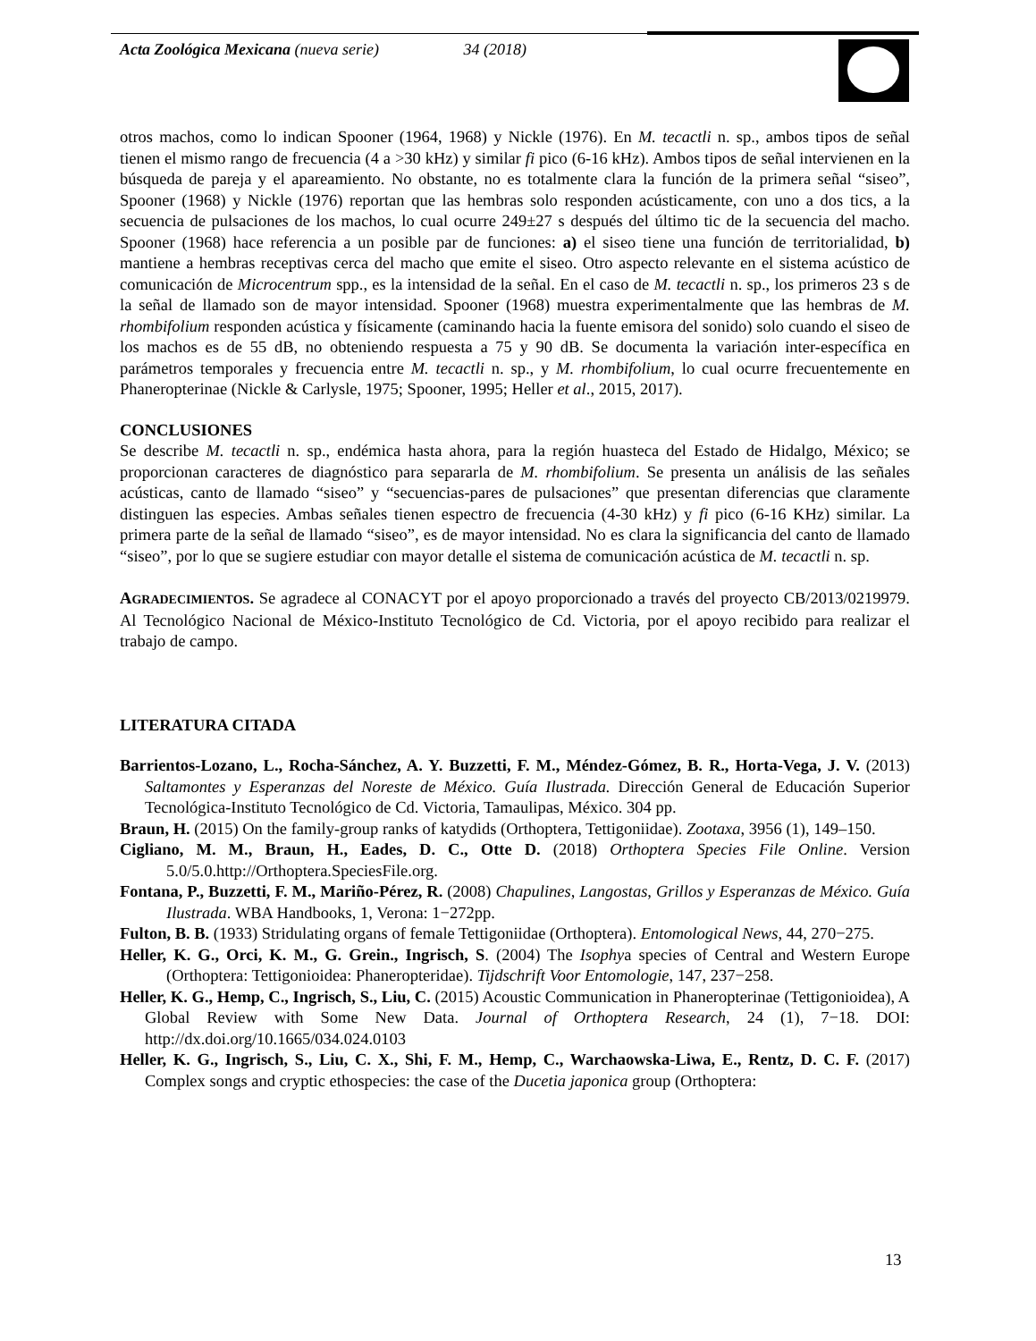Acta Zoológica Mexicana (nueva serie) 34 (2018)
otros machos, como lo indican Spooner (1964, 1968) y Nickle (1976). En M. tecactli n. sp., ambos tipos de señal tienen el mismo rango de frecuencia (4 a >30 kHz) y similar fi pico (6-16 kHz). Ambos tipos de señal intervienen en la búsqueda de pareja y el apareamiento. No obstante, no es totalmente clara la función de la primera señal “siseo”, Spooner (1968) y Nickle (1976) reportan que las hembras solo responden acústicamente, con uno a dos tics, a la secuencia de pulsaciones de los machos, lo cual ocurre 249±27 s después del último tic de la secuencia del macho. Spooner (1968) hace referencia a un posible par de funciones: a) el siseo tiene una función de territorialidad, b) mantiene a hembras receptivas cerca del macho que emite el siseo. Otro aspecto relevante en el sistema acústico de comunicación de Microcentrum spp., es la intensidad de la señal. En el caso de M. tecactli n. sp., los primeros 23 s de la señal de llamado son de mayor intensidad. Spooner (1968) muestra experimentalmente que las hembras de M. rhombifolium responden acústica y físicamente (caminando hacia la fuente emisora del sonido) solo cuando el siseo de los machos es de 55 dB, no obteniendo respuesta a 75 y 90 dB. Se documenta la variación inter-específica en parámetros temporales y frecuencia entre M. tecactli n. sp., y M. rhombifolium, lo cual ocurre frecuentemente en Phaneropterinae (Nickle & Carlysle, 1975; Spooner, 1995; Heller et al., 2015, 2017).
CONCLUSIONES
Se describe M. tecactli n. sp., endémica hasta ahora, para la región huasteca del Estado de Hidalgo, México; se proporcionan caracteres de diagnóstico para separarla de M. rhombifolium. Se presenta un análisis de las señales acústicas, canto de llamado “siseo” y “secuencias-pares de pulsaciones” que presentan diferencias que claramente distinguen las especies. Ambas señales tienen espectro de frecuencia (4-30 kHz) y fi pico (6-16 KHz) similar. La primera parte de la señal de llamado “siseo”, es de mayor intensidad. No es clara la significancia del canto de llamado “siseo”, por lo que se sugiere estudiar con mayor detalle el sistema de comunicación acústica de M. tecactli n. sp.
AGRADECIMIENTOS. Se agradece al CONACYT por el apoyo proporcionado a través del proyecto CB/2013/0219979. Al Tecnológico Nacional de México-Instituto Tecnológico de Cd. Victoria, por el apoyo recibido para realizar el trabajo de campo.
LITERATURA CITADA
Barrientos-Lozano, L., Rocha-Sánchez, A. Y. Buzzetti, F. M., Méndez-Gómez, B. R., Horta-Vega, J. V. (2013) Saltamontes y Esperanzas del Noreste de México. Guía Ilustrada. Dirección General de Educación Superior Tecnológica-Instituto Tecnológico de Cd. Victoria, Tamaulipas, México. 304 pp.
Braun, H. (2015) On the family-group ranks of katydids (Orthoptera, Tettigoniidae). Zootaxa, 3956 (1), 149–150.
Cigliano, M. M., Braun, H., Eades, D. C., Otte D. (2018) Orthoptera Species File Online. Version 5.0/5.0.http://Orthoptera.SpeciesFile.org.
Fontana, P., Buzzetti, F. M., Mariño-Pérez, R. (2008) Chapulines, Langostas, Grillos y Esperanzas de México. Guía Ilustrada. WBA Handbooks, 1, Verona: 1−272pp.
Fulton, B. B. (1933) Stridulating organs of female Tettigoniidae (Orthoptera). Entomological News, 44, 270−275.
Heller, K. G., Orci, K. M., G. Grein., Ingrisch, S. (2004) The Isophya species of Central and Western Europe (Orthoptera: Tettigonioidea: Phaneropteridae). Tijdschrift Voor Entomologie, 147, 237−258.
Heller, K. G., Hemp, C., Ingrisch, S., Liu, C. (2015) Acoustic Communication in Phaneropterinae (Tettigonioidea), A Global Review with Some New Data. Journal of Orthoptera Research, 24 (1), 7−18. DOI: http://dx.doi.org/10.1665/034.024.0103
Heller, K. G., Ingrisch, S., Liu, C. X., Shi, F. M., Hemp, C., Warchaowska-Liwa, E., Rentz, D. C. F. (2017) Complex songs and cryptic ethospecies: the case of the Ducetia japonica group (Orthoptera:
13